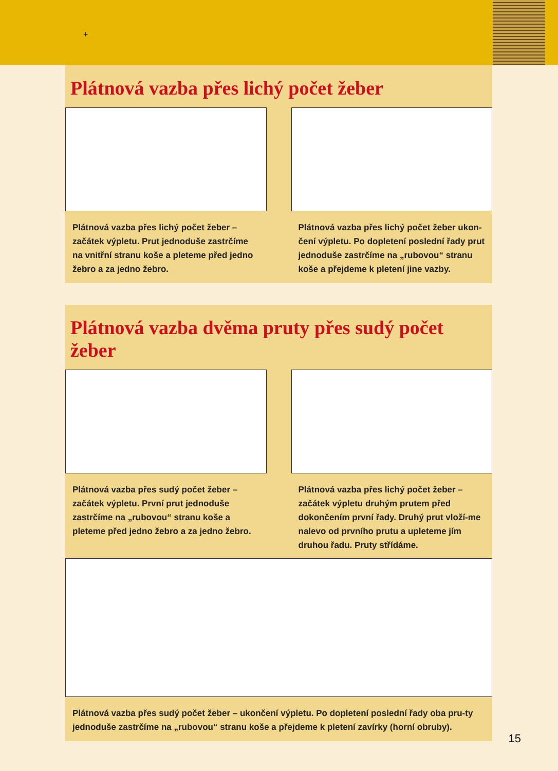+
Plátnová vazba přes lichý počet žeber
Plátnová vazba přes lichý počet žeber – začátek výpletu. Prut jednoduše zastrčíme na vnitřní stranu koše a pleteme před jedno žebro a za jedno žebro.
Plátnová vazba přes lichý počet žeber ukon-čení výpletu. Po dopletení poslední řady prut jednoduše zastrčíme na „rubovou“ stranu koše a přejdeme k pletení jine vazby.
Plátnová vazba dvěma pruty přes sudý počet žeber
Plátnová vazba přes sudý počet žeber – začátek výpletu. První prut jednoduše zastrčíme na „rubovou“ stranu koše a pleteme před jedno žebro a za jedno žebro.
Plátnová vazba přes lichý počet žeber – začátek výpletu druhým prutem před dokončením první řady. Druhý prut vloží-me nalevo od prvního prutu a upleteme jím druhou řadu. Pruty střídáme.
Plátnová vazba přes sudý počet žeber – ukončení výpletu. Po dopletení poslední řady oba pru-ty jednoduše zastrčíme na „rubovou“ stranu koše a přejdeme k pletení zavírky (horní obruby).
15